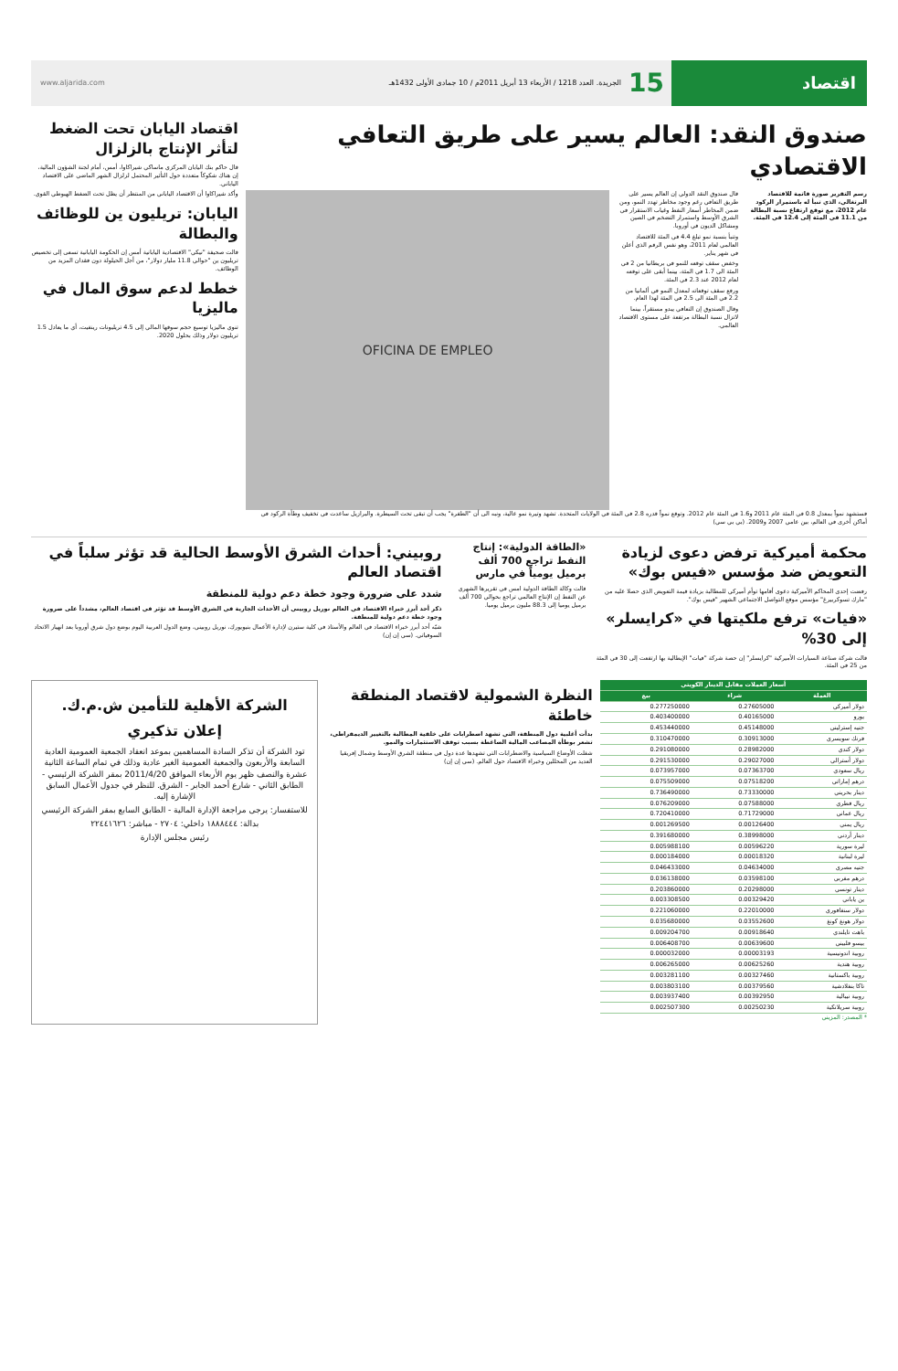اقتصاد
15
الجريدة. العدد 1218 / الأربعاء 13 أبريل 2011م / 10 جمادى الأولى 1432هـ
www.aljarida.com
صندوق النقد: العالم يسير على طريق التعافي الاقتصادي
رسم التقرير صورة قاتمة للاقتصاد البرتغالي، الذي تنبأ له باستمرار الركود عام 2012، مع توقع ارتفاع نسبة البطالة من 11.1 في المئة إلى 12.4 في المئة.
قال صندوق النقد الدولي إن العالم يسير على طريق التعافي رغم وجود مخاطر تهدد النمو، ومن ضمن المخاطر أسعار النفط وغياب الاستقرار في الشرق الأوسط واستمرار التضخم في الصين ومشاكل الديون في أوروبا.
وتنبأ بنسبة نمو تبلغ 4.4 في المئة للاقتصاد العالمي لعام 2011، وهو نفس الرقم الذي أعلن في شهر يناير.
وخفض سقف توقعه للنمو في بريطانيا من 2 في المئة الى 1.7 في المئة، بينما أبقى على توقعه لعام 2012 عند 2.3 في المئة.
ورفع سقف توقعاته لمعدل النمو في ألمانيا من 2.2 في المئة الى 2.5 في المئة لهذا العام.
وقال الصندوق إن التعافي يبدو مستقراً، بينما لاتزال نسبة البطالة مرتفعة على مستوى الاقتصاد العالمي.
OFICINA DE EMPLEO
فستشهد نمواً بمعدل 0.8 في المئة عام 2011 و1.6 في المئة عام 2012. وتوقع نمواً قدره 2.8 في المئة في الولايات المتحدة. تشهد وتيرة نمو عالية، ونبه الى أن "الطفرة" يجب أن تبقى تحت السيطرة. والبرازيل ساعدت في تخفيف وطأة الركود في أماكن أخرى في العالم، بين عامي 2007 و2009. (بي بي سي)
اقتصاد اليابان تحت الضغط لتأثر الإنتاج بالزلزال
قال حاكم بنك اليابان المركزي ماساكي شيراكاوا، أمس، أمام لجنة الشؤون المالية، إن هناك شكوكاً متعددة حول التأثير المحتمل لزلزال الشهر الماضي على الاقتصاد الياباني.
وأكد شيراكاوا أن الاقتصاد الياباني من المنتظر أن يظل تحت الضغط الهبوطي القوي.
اليابان: تريليون ين للوظائف والبطالة
قالت صحيفة "نيكي" الاقتصادية اليابانية أمس إن الحكومة اليابانية تسعى إلى تخصيص تريليون ين "حوالي 11.8 مليار دولار"، من أجل الحيلولة دون فقدان المزيد من الوظائف.
خطط لدعم سوق المال في ماليزيا
تنوي ماليزيا توسيع حجم سوقها المالي إلى 4.5 تريليونات رينغيت، أي ما يعادل 1.5 تريليون دولار وذلك بحلول 2020.
محكمة أميركية ترفض دعوى لزيادة التعويض ضد مؤسس «فيس بوك»
رفضت إحدى المحاكم الأميركية دعوى أقامها توأم أميركي للمطالبة بزيادة قيمة التعويض الذي حصلا عليه من "مارك تسوكربيرغ" مؤسس موقع التواصل الاجتماعي الشهير "فيس بوك".
«فيات» ترفع ملكيتها في «كرايسلر» إلى 30%
قالت شركة صناعة السيارات الأميركية "كرايسلر" إن حصة شركة "فيات" الإيطالية بها ارتفعت إلى 30 في المئة من 25 في المئة.
«الطاقة الدولية»: إنتاج النفط تراجع 700 ألف برميل يومياً في مارس
قالت وكالة الطاقة الدولية امس في تقريرها الشهري عن النفط إن الإنتاج العالمي تراجع بحوالي 700 ألف برميل يوميا إلى 88.3 مليون برميل يوميا.
روبيني: أحداث الشرق الأوسط الحالية قد تؤثر سلباً في اقتصاد العالم
شدد على ضرورة وجود خطة دعم دولية للمنطقة
ذكر أحد أبرز خبراء الاقتصاد في العالم نوريل روبيني أن الأحداث الجارية في الشرق الأوسط قد تؤثر في اقتصاد العالم، مشدداً على ضرورة وجود خطة دعم دولية للمنطقة.
شبّه أحد أبرز خبراء الاقتصاد في العالم والأستاذ في كلية ستيرن لإدارة الأعمال بنيويورك، نوريل روبيني، وضع الدول العربية اليوم بوضع دول شرق أوروبا بعد انهيار الاتحاد السوفياتي. (سي إن إن)
| أسعار العملات مقابل الدينار الكويتي | | |
| --- | --- | --- |
| العملة | شراء | بيع |
| دولار أميركي | 0.27605000 | 0.277250000 |
| يورو | 0.40165000 | 0.403400000 |
| جنيه إسترليني | 0.45148000 | 0.453440000 |
| فرنك سويسري | 0.30913000 | 0.310470000 |
| دولار كندي | 0.28982000 | 0.291080000 |
| دولار أسترالي | 0.29027000 | 0.291530000 |
| ريال سعودي | 0.07363700 | 0.073957000 |
| درهم إماراتي | 0.07518200 | 0.075509000 |
| دينار بحريني | 0.73330000 | 0.736490000 |
| ريال قطري | 0.07588000 | 0.076209000 |
| ريال عماني | 0.71729000 | 0.720410000 |
| ريال يمني | 0.00126400 | 0.001269500 |
| دينار أردني | 0.38998000 | 0.391680000 |
| ليرة سورية | 0.00596220 | 0.005988100 |
| ليرة لبنانية | 0.00018320 | 0.000184000 |
| جنيه مصري | 0.04634000 | 0.046433000 |
| درهم مغربي | 0.03598100 | 0.036138000 |
| دينار تونسي | 0.20298000 | 0.203860000 |
| ين ياباني | 0.00329420 | 0.003308500 |
| دولار سنغافوري | 0.22010000 | 0.221060000 |
| دولار هونغ كونغ | 0.03552600 | 0.035680000 |
| باهت تايلندي | 0.00918640 | 0.009204700 |
| بيسو فلبيني | 0.00639600 | 0.006408700 |
| روبية اندونيسية | 0.00003193 | 0.000032000 |
| روبية هندية | 0.00625260 | 0.006265000 |
| روبية باكستانية | 0.00327460 | 0.003281100 |
| تاكا بنغلادشية | 0.00379560 | 0.003803100 |
| روبية نيبالية | 0.00392950 | 0.003937400 |
| روبية سريلانكية | 0.00250230 | 0.002507300 |
* المصدر: المزيني
النظرة الشمولية لاقتصاد المنطقة خاطئة
بدأت أغلبية دول المنطقة، التي تشهد اضطرابات على خلفية المطالبة بالتغيير الديمقراطي، تشعر بوطأة المصاعب المالية الضاغطة بسبب توقف الاستثمارات والنمو.
شغلت الأوضاع السياسية والاضطرابات التي تشهدها عدة دول في منطقة الشرق الأوسط وشمال إفريقيا العديد من المحللين وخبراء الاقتصاد حول العالم. (سي إن إن)
الشركة الأهلية للتأمين ش.م.ك.
إعلان تذكيري
تود الشركة أن تذكر السادة المساهمين بموعد انعقاد الجمعية العمومية العادية السابعة والأربعون والجمعية العمومية الغير عادية وذلك في تمام الساعة الثانية عشرة والنصف ظهر يوم الأربعاء الموافق 2011/4/20 بمقر الشركة الرئيسي - الطابق الثاني - شارع أحمد الجابر - الشرق. للنظر في جدول الأعمال السابق الإشارة إليه.
للاستفسار: يرجى مراجعة الإدارة المالية - الطابق السابع بمقر الشركة الرئيسي
بدالة: ١٨٨٨٤٤٤ داخلي: ٢٧٠٤ - مباشر: ٢٢٤٤١٦٢٦
رئيس مجلس الإدارة